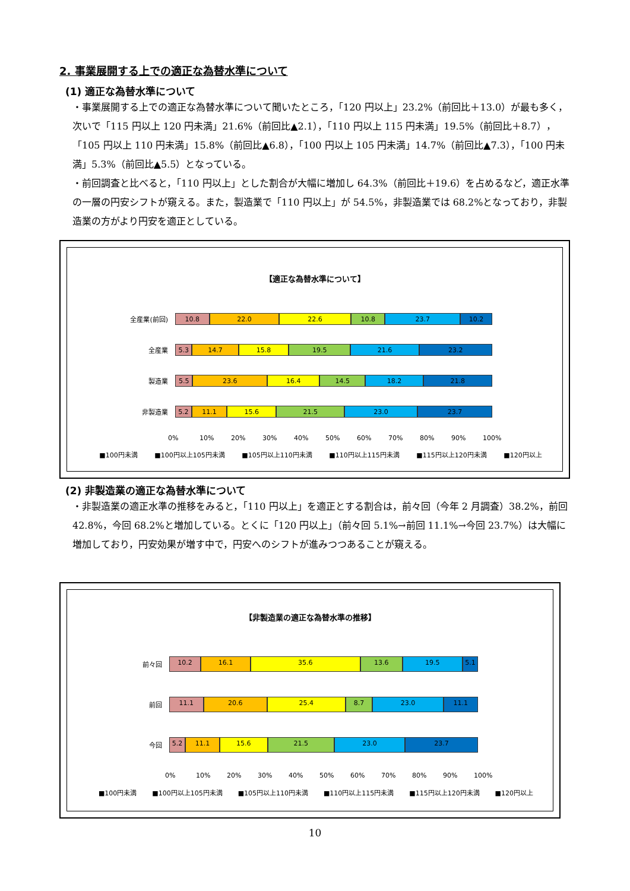2. 事業展開する上での適正な為替水準について
(1) 適正な為替水準について
・事業展開する上での適正な為替水準について聞いたところ，「120 円以上」23.2%（前回比＋13.0）が最も多く，次いで「115 円以上 120 円未満」21.6%（前回比▲2.1），「110 円以上 115 円未満」19.5%（前回比＋8.7），「105 円以上 110 円未満」15.8%（前回比▲6.8），「100 円以上 105 円未満」14.7%（前回比▲7.3），「100 円未満」5.3%（前回比▲5.5）となっている。
・前回調査と比べると，「110 円以上」とした割合が大幅に増加し 64.3%（前回比＋19.6）を占めるなど，適正水準の一層の円安シフトが窺える。また，製造業で「110 円以上」が 54.5%，非製造業では 68.2%となっており，非製造業の方がより円安を適正としている。
【適正な為替水準について】
全産業(前回)
10.8 22.0 22.6 10.8 23.7 10.2
全産業
5.3 14.7 15.8 19.5 21.6 23.2
製造業
5.5 23.6 16.4 14.5 18.2 21.8
非製造業
5.2 11.1 15.6 21.5 23.0 23.7
0% 10% 20% 30% 40% 50% 60% 70% 80% 90% 100%
■100円未満 ■100円以上105円未満 ■105円以上110円未満 ■110円以上115円未満 ■115円以上120円未満 ■120円以上
(2) 非製造業の適正な為替水準について
・非製造業の適正水準の推移をみると，「110 円以上」を適正とする割合は，前々回（今年 2 月調査）38.2%，前回 42.8%，今回 68.2%と増加している。とくに「120 円以上」（前々回 5.1%→前回 11.1%→今回 23.7%）は大幅に増加しており，円安効果が増す中で，円安へのシフトが進みつつあることが窺える。
【非製造業の適正な為替水準の推移】
前々回
10.2 16.1 35.6 13.6 19.5 5.1
前回
11.1 20.6 25.4 8.7 23.0 11.1
今回
5.2 11.1 15.6 21.5 23.0 23.7
0% 10% 20% 30% 40% 50% 60% 70% 80% 90% 100%
■100円未満 ■100円以上105円未満 ■105円以上110円未満 ■110円以上115円未満 ■115円以上120円未満 ■120円以上
10